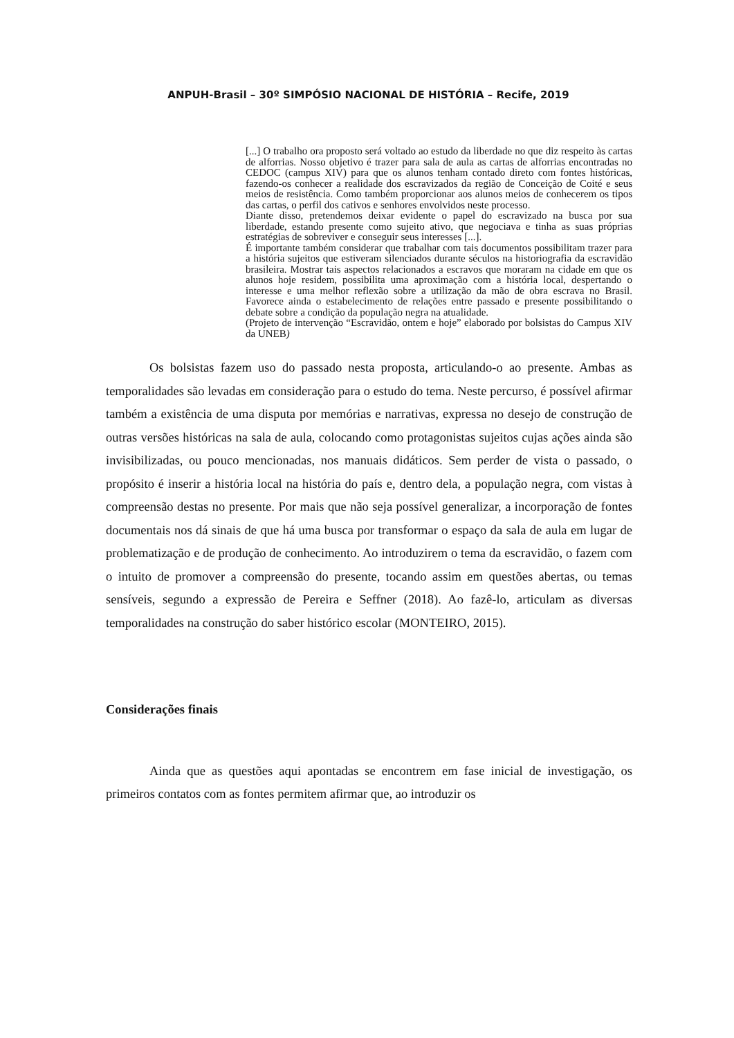ANPUH-Brasil – 30º SIMPÓSIO NACIONAL DE HISTÓRIA – Recife, 2019
[...] O trabalho ora proposto será voltado ao estudo da liberdade no que diz respeito às cartas de alforrias. Nosso objetivo é trazer para sala de aula as cartas de alforrias encontradas no CEDOC (campus XIV) para que os alunos tenham contado direto com fontes históricas, fazendo-os conhecer a realidade dos escravizados da região de Conceição de Coité e seus meios de resistência. Como também proporcionar aos alunos meios de conhecerem os tipos das cartas, o perfil dos cativos e senhores envolvidos neste processo.
Diante disso, pretendemos deixar evidente o papel do escravizado na busca por sua liberdade, estando presente como sujeito ativo, que negociava e tinha as suas próprias estratégias de sobreviver e conseguir seus interesses [...].
É importante também considerar que trabalhar com tais documentos possibilitam trazer para a história sujeitos que estiveram silenciados durante séculos na historiografia da escravidão brasileira. Mostrar tais aspectos relacionados a escravos que moraram na cidade em que os alunos hoje residem, possibilita uma aproximação com a história local, despertando o interesse e uma melhor reflexão sobre a utilização da mão de obra escrava no Brasil. Favorece ainda o estabelecimento de relações entre passado e presente possibilitando o debate sobre a condição da população negra na atualidade.
(Projeto de intervenção “Escravidão, ontem e hoje” elaborado por bolsistas do Campus XIV da UNEB)
Os bolsistas fazem uso do passado nesta proposta, articulando-o ao presente. Ambas as temporalidades são levadas em consideração para o estudo do tema. Neste percurso, é possível afirmar também a existência de uma disputa por memórias e narrativas, expressa no desejo de construção de outras versões históricas na sala de aula, colocando como protagonistas sujeitos cujas ações ainda são invisibilizadas, ou pouco mencionadas, nos manuais didáticos. Sem perder de vista o passado, o propósito é inserir a história local na história do país e, dentro dela, a população negra, com vistas à compreensão destas no presente. Por mais que não seja possível generalizar, a incorporação de fontes documentais nos dá sinais de que há uma busca por transformar o espaço da sala de aula em lugar de problematização e de produção de conhecimento. Ao introduzirem o tema da escravidão, o fazem com o intuito de promover a compreensão do presente, tocando assim em questões abertas, ou temas sensíveis, segundo a expressão de Pereira e Seffner (2018). Ao fazê-lo, articulam as diversas temporalidades na construção do saber histórico escolar (MONTEIRO, 2015).
Considerações finais
Ainda que as questões aqui apontadas se encontrem em fase inicial de investigação, os primeiros contatos com as fontes permitem afirmar que, ao introduzir os